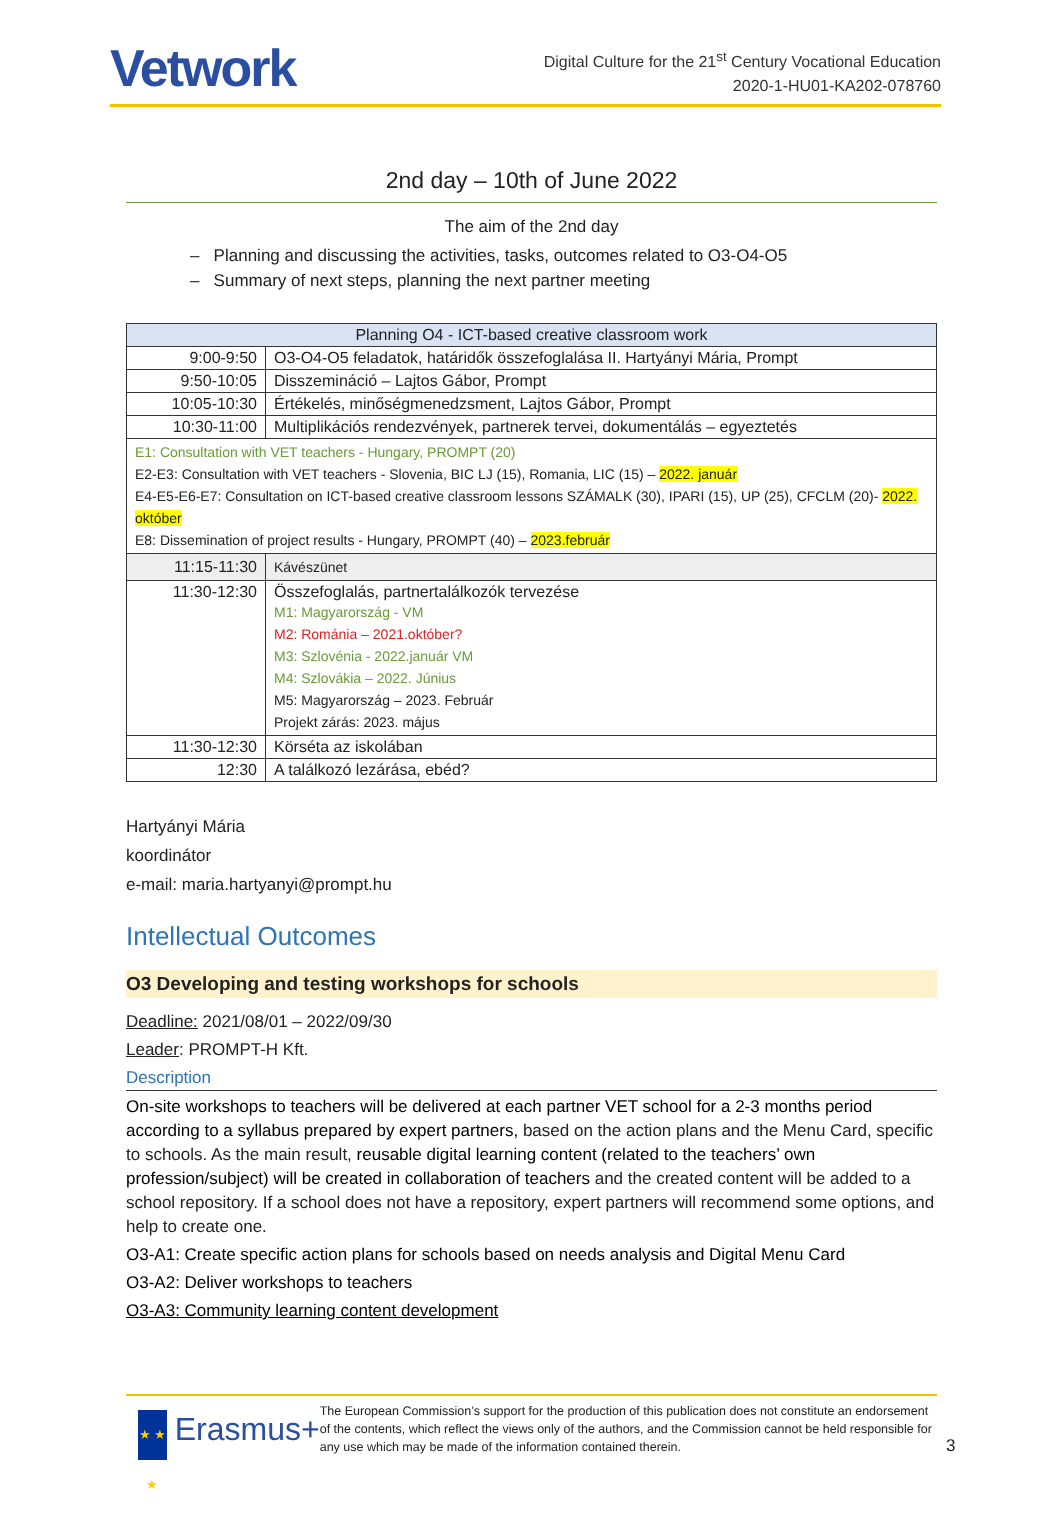Vetwork
Digital Culture for the 21<sup>st</sup> Century Vocational Education
2020-1-HU01-KA202-078760
2nd day – 10th of June 2022
The aim of the 2nd day
– Planning and discussing the activities, tasks, outcomes related to O3-O4-O5
– Summary of next steps, planning the next partner meeting
| Planning O4 - ICT-based creative classroom work | |
| --- | --- |
| 9:00-9:50 | O3-O4-O5 feladatok, határidők összefoglalása II. Hartyányi Mária, Prompt |
| 9:50-10:05 | Disszemináció – Lajtos Gábor, Prompt |
| 10:05-10:30 | Értékelés, minőségmenedzsment, Lajtos Gábor, Prompt |
| 10:30-11:00 | Multiplikációs rendezvények, partnerek tervei, dokumentálás – egyeztetés |
| E1: Consultation with VET teachers - Hungary, PROMPT (20) E2-E3: Consultation with VET teachers - Slovenia, BIC LJ (15), Romania, LIC (15) – 2022. január E4-E5-E6-E7: Consultation on ICT-based creative classroom lessons SZÁMALK (30), IPARI (15), UP (25), CFCLM (20)- 2022. október E8: Dissemination of project results - Hungary, PROMPT (40) – 2023.február | |
| 11:15-11:30 | Kávészünet |
| 11:30-12:30 | Összefoglalás, partnertalálkozók tervezése M1: Magyarország - VM M2: Románia – 2021.október? M3: Szlovénia - 2022.január VM M4: Szlovákia – 2022. Június M5: Magyarország – 2023. Február Projekt zárás: 2023. május |
| 11:30-12:30 | Körséta az iskolában |
| 12:30 | A találkozó lezárása, ebéd? |
Hartyányi Mária
koordinátor
e-mail: maria.hartyanyi@prompt.hu
Intellectual Outcomes
O3 Developing and testing workshops for schools
Deadline: 2021/08/01 – 2022/09/30
Leader: PROMPT-H Kft.
Description
On-site workshops to teachers will be delivered at each partner VET school for a 2-3 months period according to a syllabus prepared by expert partners, based on the action plans and the Menu Card, specific to schools. As the main result, reusable digital learning content (related to the teachers’ own profession/subject) will be created in collaboration of teachers and the created content will be added to a school repository. If a school does not have a repository, expert partners will recommend some options, and help to create one.
O3-A1: Create specific action plans for schools based on needs analysis and Digital Menu Card
O3-A2: Deliver workshops to teachers
O3-A3: Community learning content development
★ ★ ★
Erasmus+
The European Commission’s support for the production of this publication does not constitute an endorsement of the contents, which reflect the views only of the authors, and the Commission cannot be held responsible for any use which may be made of the information contained therein.
3